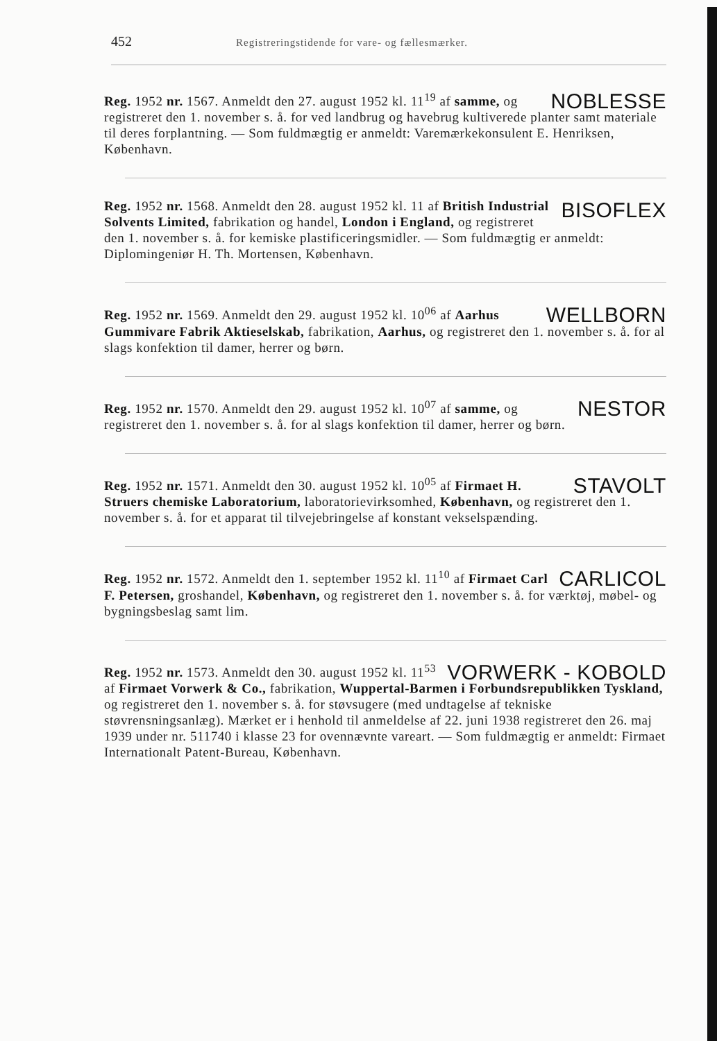452 Registreringstidende for vare- og fællesmærker.
NOBLESSE Reg. 1952 nr. 1567. Anmeldt den 27. august 1952 kl. 11<sup>19</sup> af samme, og registreret den 1. november s. å. for ved landbrug og havebrug kultiverede planter samt materiale til deres forplantning. — Som fuldmægtig er anmeldt: Varemærkekonsulent E. Henriksen, København.
BISOFLEX Reg. 1952 nr. 1568. Anmeldt den 28. august 1952 kl. 11 af British Industrial Solvents Limited, fabrikation og handel, London i England, og registreret den 1. november s. å. for kemiske plastificeringsmidler. — Som fuldmægtig er anmeldt: Diplomingeniør H. Th. Mortensen, København.
WELLBORN Reg. 1952 nr. 1569. Anmeldt den 29. august 1952 kl. 10<sup>06</sup> af Aarhus Gummivare Fabrik Aktieselskab, fabrikation, Aarhus, og registreret den 1. november s. å. for al slags konfektion til damer, herrer og børn.
NESTOR Reg. 1952 nr. 1570. Anmeldt den 29. august 1952 kl. 10<sup>07</sup> af samme, og registreret den 1. november s. å. for al slags konfektion til damer, herrer og børn.
STAVOLT Reg. 1952 nr. 1571. Anmeldt den 30. august 1952 kl. 10<sup>05</sup> af Firmaet H. Struers chemiske Laboratorium, laboratorievirksomhed, København, og registreret den 1. november s. å. for et apparat til tilvejebringelse af konstant vekselspænding.
CARLICOL Reg. 1952 nr. 1572. Anmeldt den 1. september 1952 kl. 11<sup>10</sup> af Firmaet Carl F. Petersen, groshandel, København, og registreret den 1. november s. å. for værktøj, møbel- og bygningsbeslag samt lim.
VORWERK - KOBOLD Reg. 1952 nr. 1573. Anmeldt den 30. august 1952 kl. 11<sup>53</sup> af Firmaet Vorwerk & Co., fabrikation, Wuppertal-Barmen i Forbundsrepublikken Tyskland, og registreret den 1. november s. å. for støvsugere (med undtagelse af tekniske støvrensningsanlæg). Mærket er i henhold til anmeldelse af 22. juni 1938 registreret den 26. maj 1939 under nr. 511740 i klasse 23 for ovennævnte vareart. — Som fuldmægtig er anmeldt: Firmaet Internationalt Patent-Bureau, København.